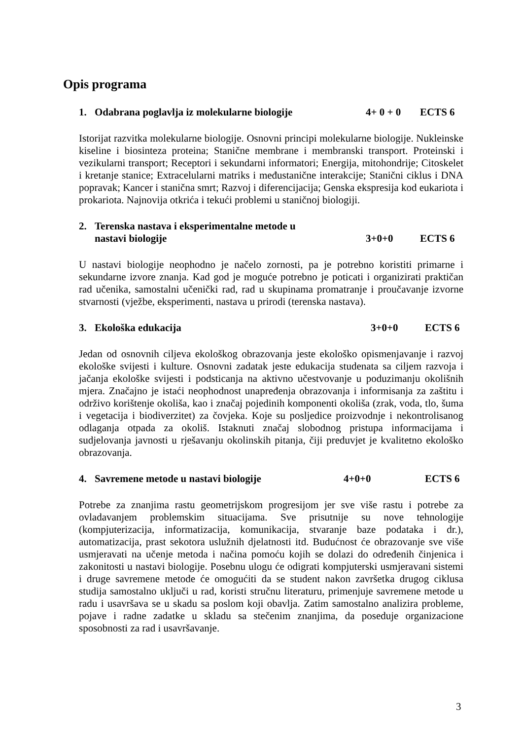Opis programa
1. Odabrana poglavlja iz molekularne biologije 4+ 0 + 0 ECTS 6
Istorijat razvitka molekularne biologije. Osnovni principi molekularne biologije. Nukleinske kiseline i biosinteza proteina; Stanične membrane i membranski transport. Proteinski i vezikularni transport; Receptori i sekundarni informatori; Energija, mitohondrije; Citoskelet i kretanje stanice; Extracelularni matriks i međustanične interakcije; Stanični ciklus i DNA popravak; Kancer i stanična smrt; Razvoj i diferencijacija; Genska ekspresija kod eukariota i prokariota. Najnovija otkrića i tekući problemi u staničnoj biologiji.
2. Terenska nastava i eksperimentalne metode u
nastavi biologije 3+0+0 ECTS 6
U nastavi biologije neophodno je načelo zornosti, pa je potrebno koristiti primarne i sekundarne izvore znanja. Kad god je moguće potrebno je poticati i organizirati praktičan rad učenika, samostalni učenički rad, rad u skupinama promatranje i proučavanje izvorne stvarnosti (vježbe, eksperimenti, nastava u prirodi (terenska nastava).
3. Ekološka edukacija 3+0+0 ECTS 6
Jedan od osnovnih ciljeva ekološkog obrazovanja jeste ekološko opismenjavanje i razvoj ekološke svijesti i kulture. Osnovni zadatak jeste edukacija studenata sa ciljem razvoja i jačanja ekološke svijesti i podsticanja na aktivno učestvovanje u poduzimanju okolišnih mjera. Značajno je istaći neophodnost unapređenja obrazovanja i informisanja za zaštitu i održivo korištenje okoliša, kao i značaj pojedinih komponenti okoliša (zrak, voda, tlo, šuma i vegetacija i biodiverzitet) za čovjeka. Koje su posljedice proizvodnje i nekontrolisanog odlaganja otpada za okoliš. Istaknuti značaj slobodnog pristupa informacijama i sudjelovanja javnosti u rješavanju okolinskih pitanja, čiji preduvjet je kvalitetno ekološko obrazovanja.
4. Savremene metode u nastavi biologije 4+0+0 ECTS 6
Potrebe za znanjima rastu geometrijskom progresijom jer sve više rastu i potrebe za ovladavanjem problemskim situacijama. Sve prisutnije su nove tehnologije (kompjuterizacija, informatizacija, komunikacija, stvaranje baze podataka i dr.), automatizacija, prast sekotora uslužnih djelatnosti itd. Budućnost će obrazovanje sve više usmjeravati na učenje metoda i načina pomoću kojih se dolazi do određenih činjenica i zakonitosti u nastavi biologije. Posebnu ulogu će odigrati kompjuterski usmjeravani sistemi i druge savremene metode će omogućiti da se student nakon završetka drugog ciklusa studija samostalno uključi u rad, koristi stručnu literaturu, primenjuje savremene metode u radu i usavršava se u skadu sa poslom koji obavlja. Zatim samostalno analizira probleme, pojave i radne zadatke u skladu sa stečenim znanjima, da poseduje organizacione sposobnosti za rad i usavršavanje.
3